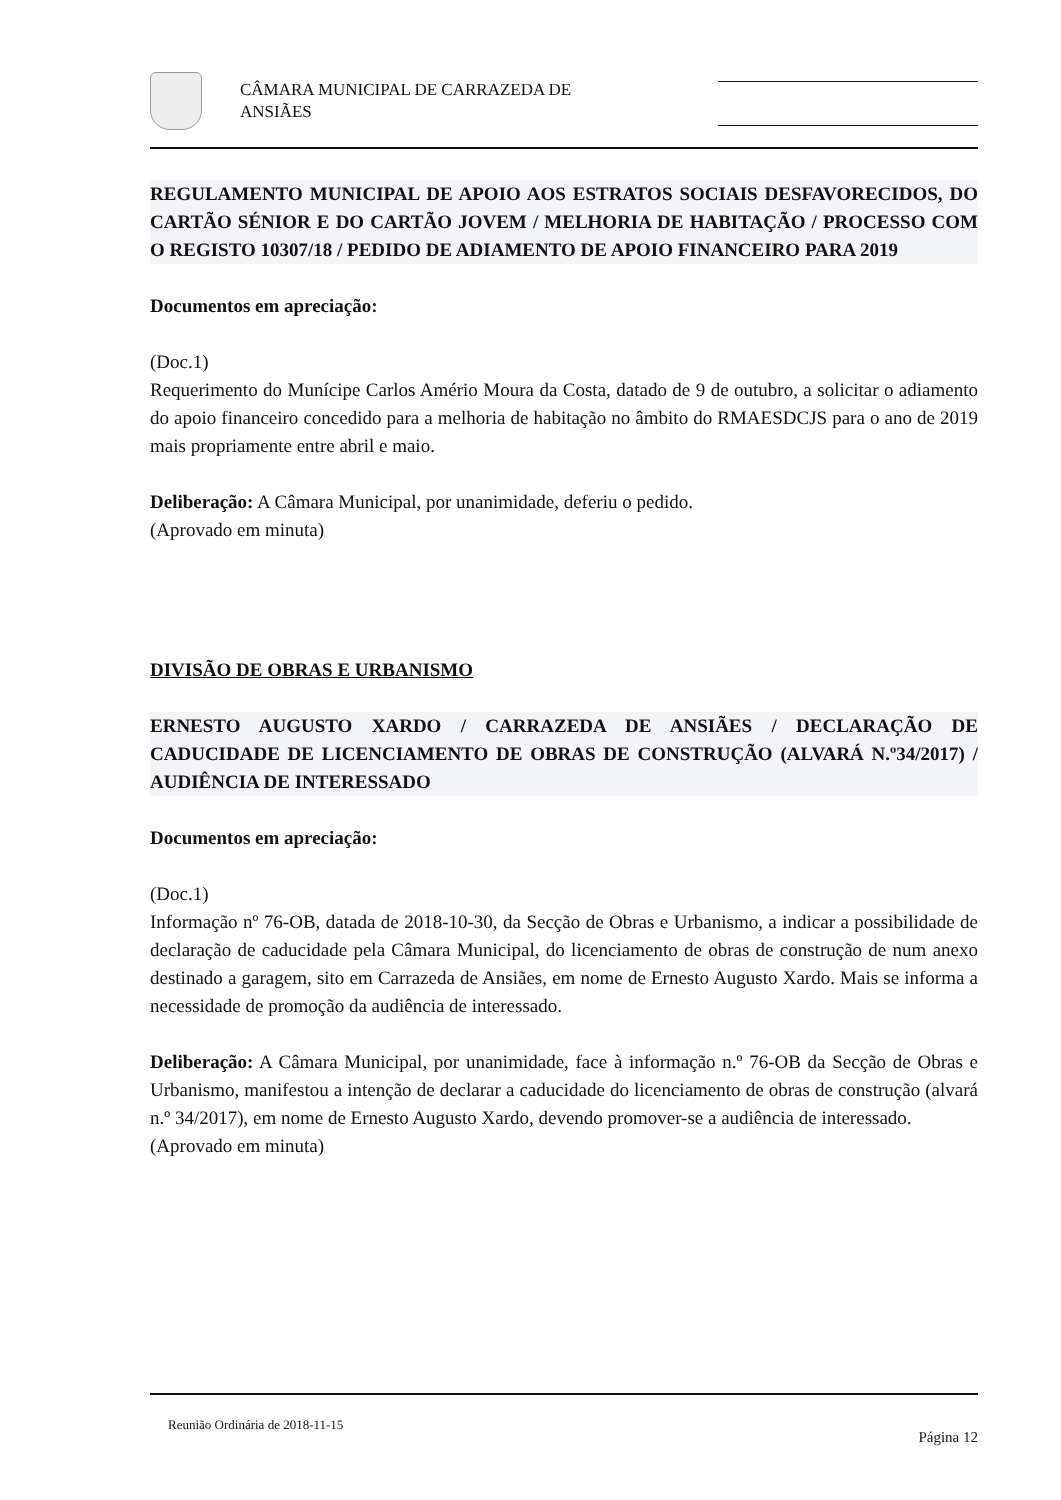CÂMARA MUNICIPAL DE CARRAZEDA DE
ANSIÃES
REGULAMENTO MUNICIPAL DE APOIO AOS ESTRATOS SOCIAIS DESFAVORECIDOS, DO CARTÃO SÉNIOR E DO CARTÃO JOVEM / MELHORIA DE HABITAÇÃO / PROCESSO COM O REGISTO 10307/18 / PEDIDO DE ADIAMENTO DE APOIO FINANCEIRO PARA 2019
Documentos em apreciação:
(Doc.1)
Requerimento do Munícipe Carlos Amério Moura da Costa, datado de 9 de outubro, a solicitar o adiamento do apoio financeiro concedido para a melhoria de habitação no âmbito do RMAESDCJS para o ano de 2019 mais propriamente entre abril e maio.
Deliberação: A Câmara Municipal, por unanimidade, deferiu o pedido.
(Aprovado em minuta)
DIVISÃO DE OBRAS E URBANISMO
ERNESTO AUGUSTO XARDO / CARRAZEDA DE ANSIÃES / DECLARAÇÃO DE CADUCIDADE DE LICENCIAMENTO DE OBRAS DE CONSTRUÇÃO (ALVARÁ N.º34/2017) / AUDIÊNCIA DE INTERESSADO
Documentos em apreciação:
(Doc.1)
Informação nº 76-OB, datada de 2018-10-30, da Secção de Obras e Urbanismo, a indicar a possibilidade de declaração de caducidade pela Câmara Municipal, do licenciamento de obras de construção de num anexo destinado a garagem, sito em Carrazeda de Ansiães, em nome de Ernesto Augusto Xardo. Mais se informa a necessidade de promoção da audiência de interessado.
Deliberação: A Câmara Municipal, por unanimidade, face à informação n.º 76-OB da Secção de Obras e Urbanismo, manifestou a intenção de declarar a caducidade do licenciamento de obras de construção (alvará n.º 34/2017), em nome de Ernesto Augusto Xardo, devendo promover-se a audiência de interessado.
(Aprovado em minuta)
Reunião Ordinária de 2018-11-15 Página 12